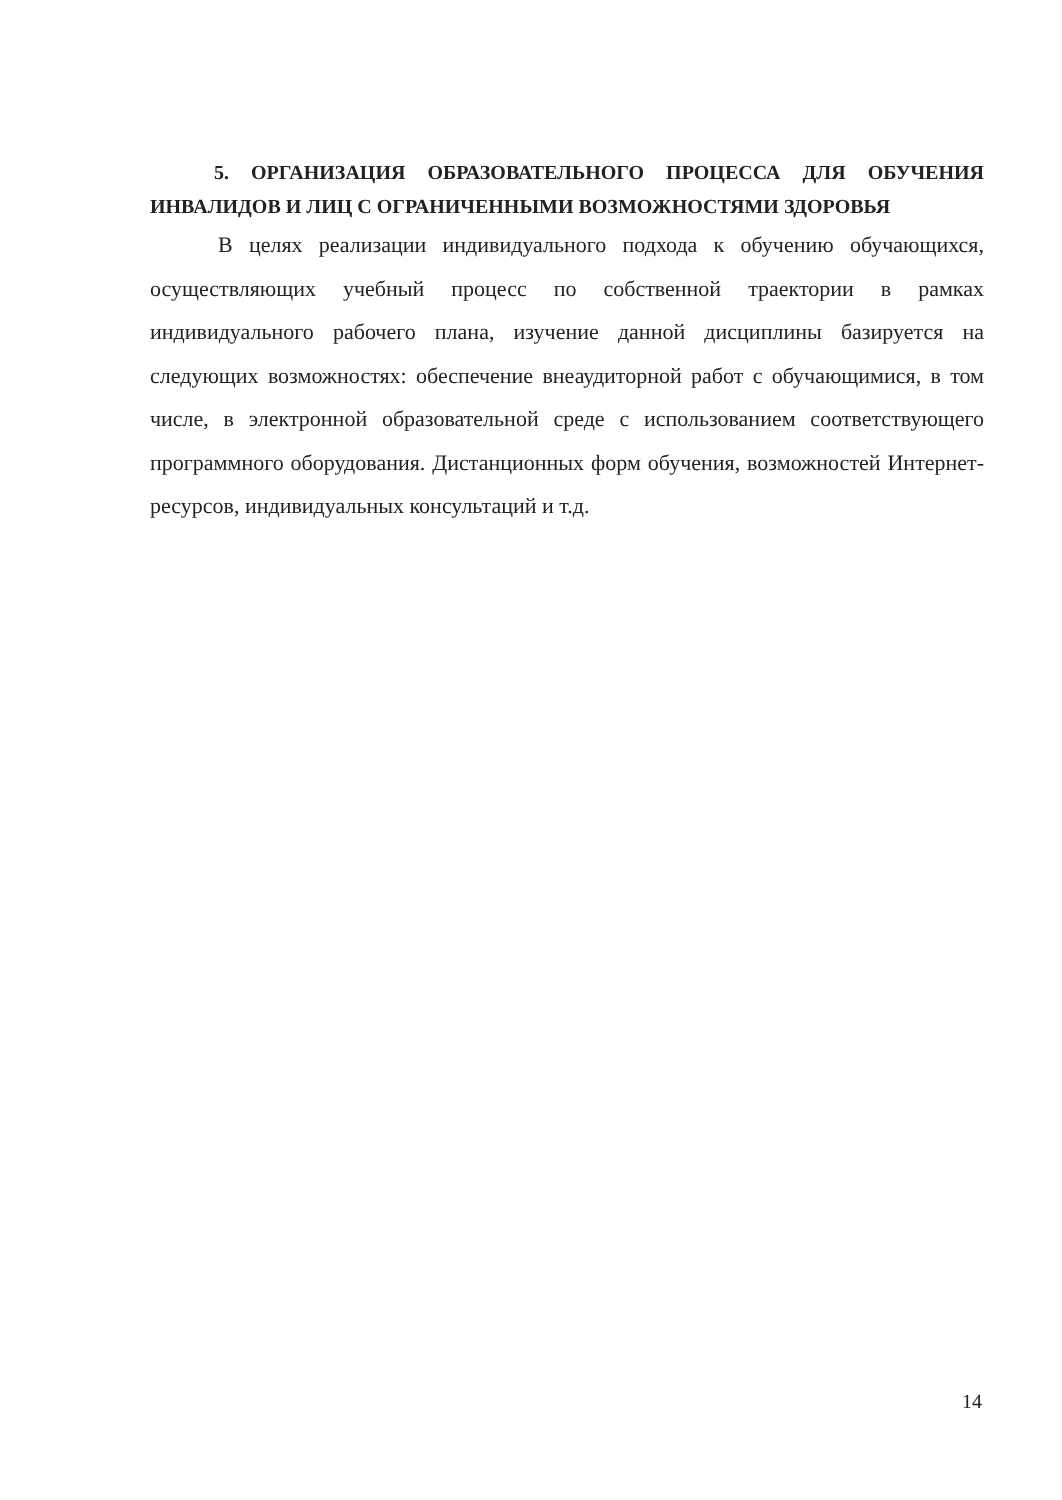5. ОРГАНИЗАЦИЯ ОБРАЗОВАТЕЛЬНОГО ПРОЦЕССА ДЛЯ ОБУЧЕНИЯ ИНВАЛИДОВ И ЛИЦ С ОГРАНИЧЕННЫМИ ВОЗМОЖНОСТЯМИ ЗДОРОВЬЯ
В целях реализации индивидуального подхода к обучению обучающихся, осуществляющих учебный процесс по собственной траектории в рамках индивидуального рабочего плана, изучение данной дисциплины базируется на следующих возможностях: обеспечение внеаудиторной работ с обучающимися, в том числе, в электронной образовательной среде с использованием соответствующего программного оборудования. Дистанционных форм обучения, возможностей Интернет-ресурсов, индивидуальных консультаций и т.д.
14